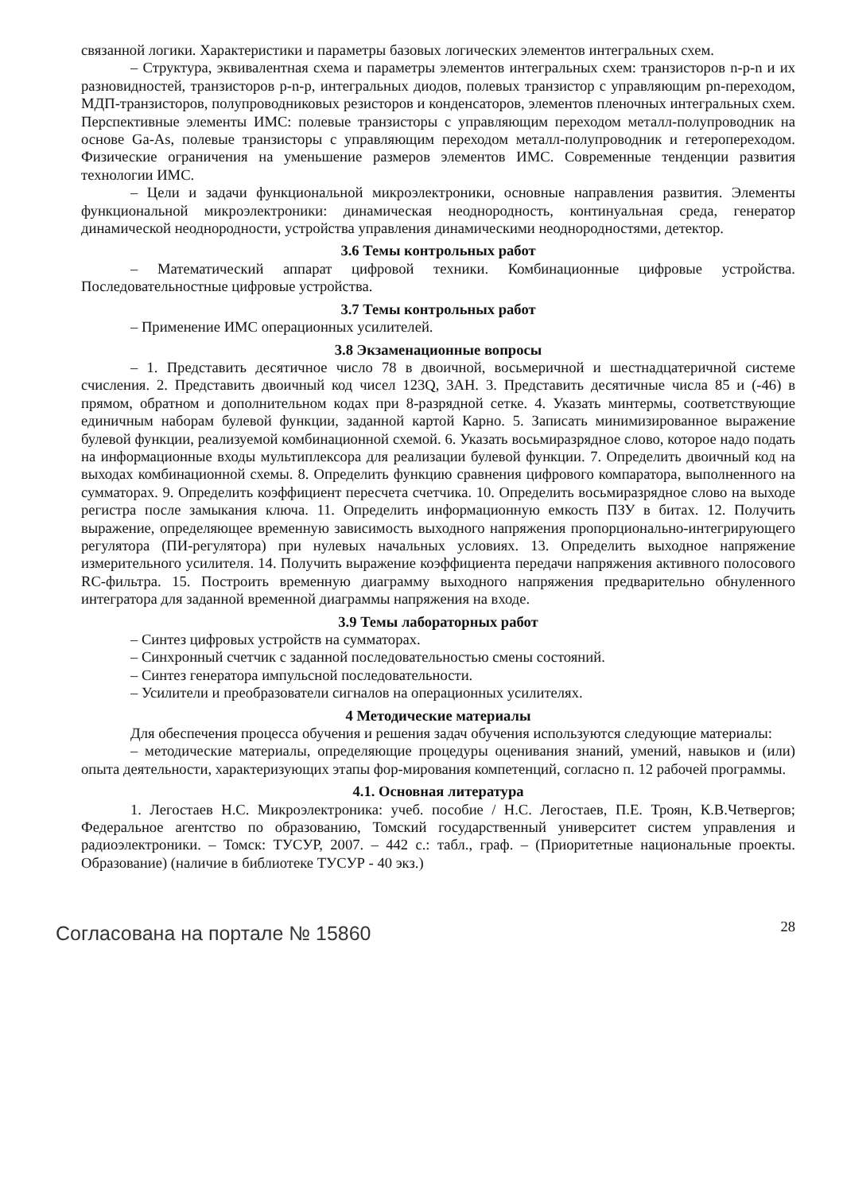связанной логики. Характеристики и параметры базовых логических элементов интегральных схем.
– Структура, эквивалентная схема и параметры элементов интегральных схем: транзисторов n-p-n и их разновидностей, транзисторов p-n-p, интегральных диодов, полевых транзистор с управляющим pn-переходом, МДП-транзисторов, полупроводниковых резисторов и конденсаторов, элементов пленочных интегральных схем. Перспективные элементы ИМС: полевые транзисторы с управляющим переходом металл-полупроводник на основе Ga-As, полевые транзисторы с управляющим переходом металл-полупроводник и гетеропереходом. Физические ограничения на уменьшение размеров элементов ИМС. Современные тенденции развития технологии ИМС.
– Цели и задачи функциональной микроэлектроники, основные направления развития. Элементы функциональной микроэлектроники: динамическая неоднородность, континуальная среда, генератор динамической неоднородности, устройства управления динамическими неоднородностями, детектор.
3.6 Темы контрольных работ
– Математический аппарат цифровой техники. Комбинационные цифровые устройства. Последовательностные цифровые устройства.
3.7 Темы контрольных работ
– Применение ИМС операционных усилителей.
3.8 Экзаменационные вопросы
– 1. Представить десятичное число 78 в двоичной, восьмеричной и шестнадцатеричной системе счисления. 2. Представить двоичный код чисел 123Q, 3AH. 3. Представить десятичные числа 85 и (-46) в прямом, обратном и дополнительном кодах при 8-разрядной сетке. 4. Указать минтермы, соответствующие единичным наборам булевой функции, заданной картой Карно. 5. Записать минимизированное выражение булевой функции, реализуемой комбинационной схемой. 6. Указать восьмиразрядное слово, которое надо подать на информационные входы мультиплексора для реализации булевой функции. 7. Определить двоичный код на выходах комбинационной схемы. 8. Определить функцию сравнения цифрового компаратора, выполненного на сумматорах. 9. Определить коэффициент пересчета счетчика. 10. Определить восьмиразрядное слово на выходе регистра после замыкания ключа. 11. Определить информационную емкость ПЗУ в битах. 12. Получить выражение, определяющее временную зависимость выходного напряжения пропорционально-интегрирующего регулятора (ПИ-регулятора) при нулевых начальных условиях. 13. Определить выходное напряжение измерительного усилителя. 14. Получить выражение коэффициента передачи напряжения активного полосового RC-фильтра. 15. Построить временную диаграмму выходного напряжения предварительно обнуленного интегратора для заданной временной диаграммы напряжения на входе.
3.9 Темы лабораторных работ
– Синтез цифровых устройств на сумматорах.
– Синхронный счетчик с заданной последовательностью смены состояний.
– Синтез генератора импульсной последовательности.
– Усилители и преобразователи сигналов на операционных усилителях.
4 Методические материалы
Для обеспечения процесса обучения и решения задач обучения используются следующие материалы:
– методические материалы, определяющие процедуры оценивания знаний, умений, навыков и (или) опыта деятельности, характеризующих этапы фор-мирования компетенций, согласно п. 12 рабочей программы.
4.1. Основная литература
1. Легостаев Н.С. Микроэлектроника: учеб. пособие / Н.С. Легостаев, П.Е. Троян, К.В.Четвергов; Федеральное агентство по образованию, Томский государственный университет систем управления и радиоэлектроники. – Томск: ТУСУР, 2007. – 442 с.: табл., граф. – (Приоритетные национальные проекты. Образование) (наличие в библиотеке ТУСУР - 40 экз.)
Согласована на портале № 15860
28